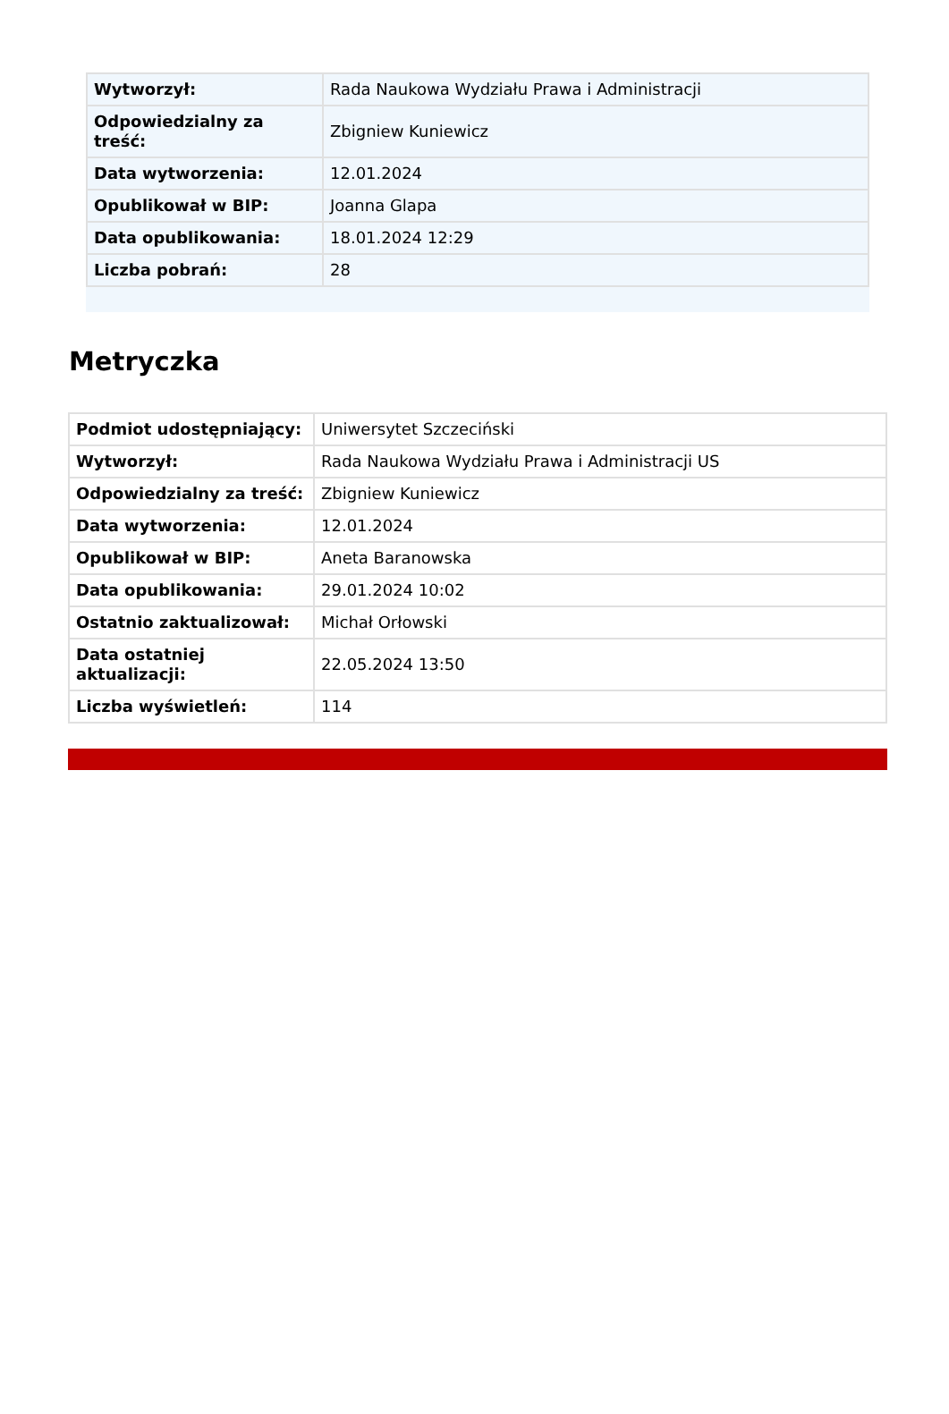| Wytworzył: | Rada Naukowa Wydziału Prawa i Administracji |
| Odpowiedzialny za treść: | Zbigniew Kuniewicz |
| Data wytworzenia: | 12.01.2024 |
| Opublikował w BIP: | Joanna Glapa |
| Data opublikowania: | 18.01.2024 12:29 |
| Liczba pobrań: | 28 |
Metryczka
| Podmiot udostępniający: | Uniwersytet Szczeciński |
| Wytworzył: | Rada Naukowa Wydziału Prawa i Administracji US |
| Odpowiedzialny za treść: | Zbigniew Kuniewicz |
| Data wytworzenia: | 12.01.2024 |
| Opublikował w BIP: | Aneta Baranowska |
| Data opublikowania: | 29.01.2024 10:02 |
| Ostatnio zaktualizował: | Michał Orłowski |
| Data ostatniej aktualizacji: | 22.05.2024 13:50 |
| Liczba wyświetleń: | 114 |